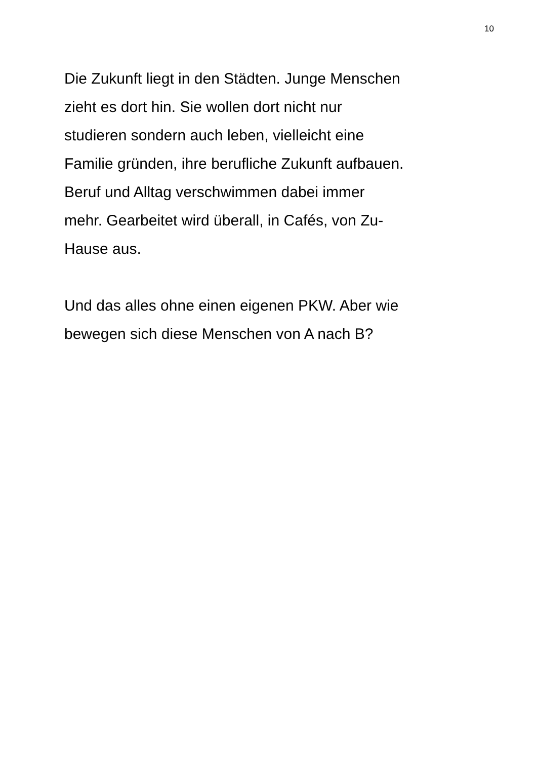10
Die Zukunft liegt in den Städten. Junge Menschen
zieht es dort hin. Sie wollen dort nicht nur
studieren sondern auch leben, vielleicht eine
Familie gründen, ihre berufliche Zukunft aufbauen.
Beruf und Alltag verschwimmen dabei immer
mehr. Gearbeitet wird überall, in Cafés, von Zu-
Hause aus.
Und das alles ohne einen eigenen PKW. Aber wie
bewegen sich diese Menschen von A nach B?